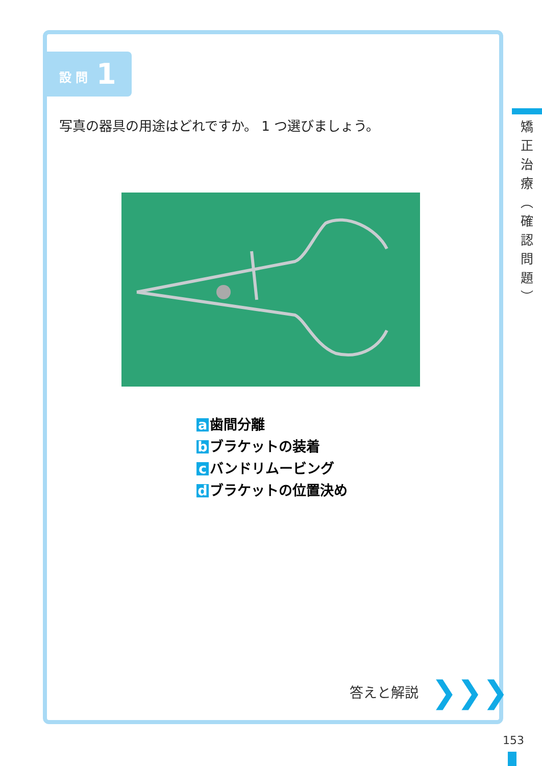設 問 1
写真の器具の用途はどれですか。 1 つ選びましょう。
a 歯間分離
b ブラケットの装着
c バンドリムービング
d ブラケットの位置決め
答えと解説 ❯❯❯
矯
正
治
療
︵
確
認
問
題
︶
153